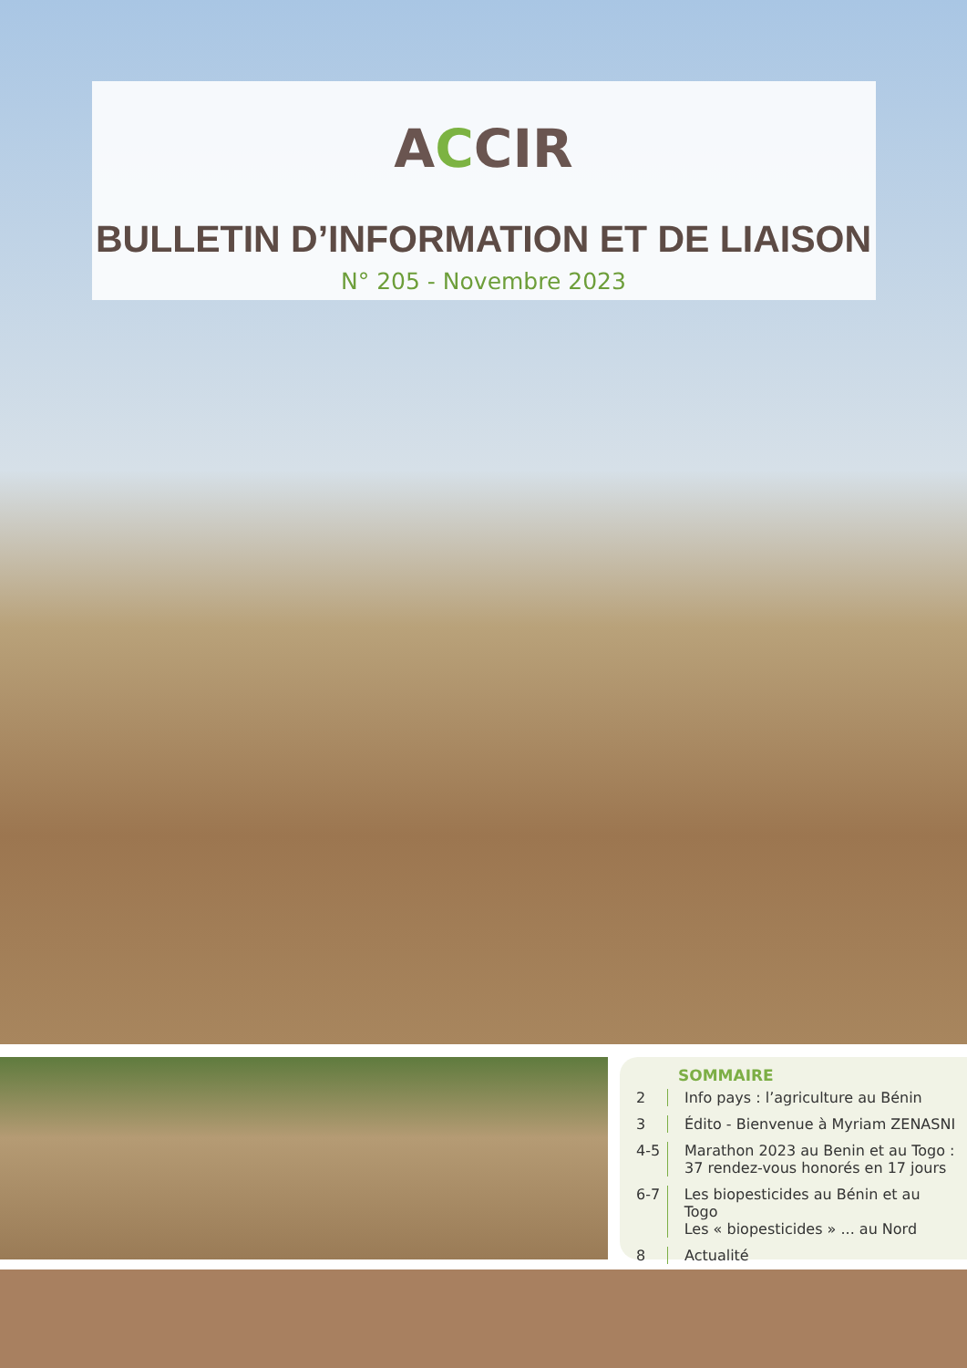ACCIR
BULLETIN D’INFORMATION ET DE LIAISON
N° 205 - Novembre 2023
SOMMAIRE
2 Info pays : l’agriculture au Bénin
3 Édito - Bienvenue à Myriam ZENASNI
4-5 Marathon 2023 au Benin et au Togo :
37 rendez-vous honorés en 17 jours
6-7 Les biopesticides au Bénin et au Togo
Les « biopesticides » ... au Nord
8 Actualité